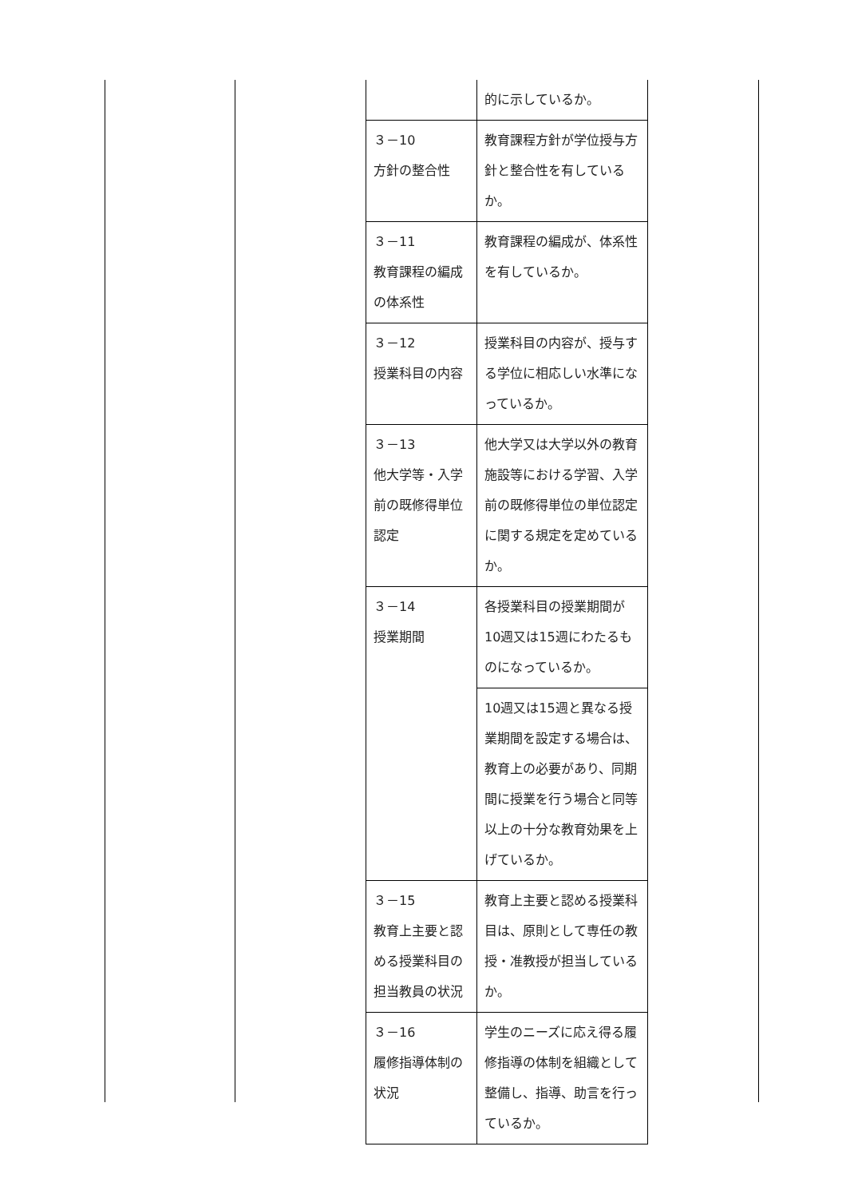| | 的に示しているか。 |
| ３－10 方針の整合性 | 教育課程方針が学位授与方針と整合性を有しているか。 |
| ３－11 教育課程の編成の体系性 | 教育課程の編成が、体系性を有しているか。 |
| ３－12 授業科目の内容 | 授業科目の内容が、授与する学位に相応しい水準になっているか。 |
| ３－13 他大学等・入学前の既修得単位認定 | 他大学又は大学以外の教育施設等における学習、入学前の既修得単位の単位認定に関する規定を定めているか。 |
| ３－14 授業期間 | 各授業科目の授業期間が10週又は15週にわたるものになっているか。 |
| | 10週又は15週と異なる授業期間を設定する場合は、教育上の必要があり、同期間に授業を行う場合と同等以上の十分な教育効果を上げているか。 |
| ３－15 教育上主要と認める授業科目の担当教員の状況 | 教育上主要と認める授業科目は、原則として専任の教授・准教授が担当しているか。 |
| ３－16 履修指導体制の状況 | 学生のニーズに応え得る履修指導の体制を組織として整備し、指導、助言を行っているか。 |